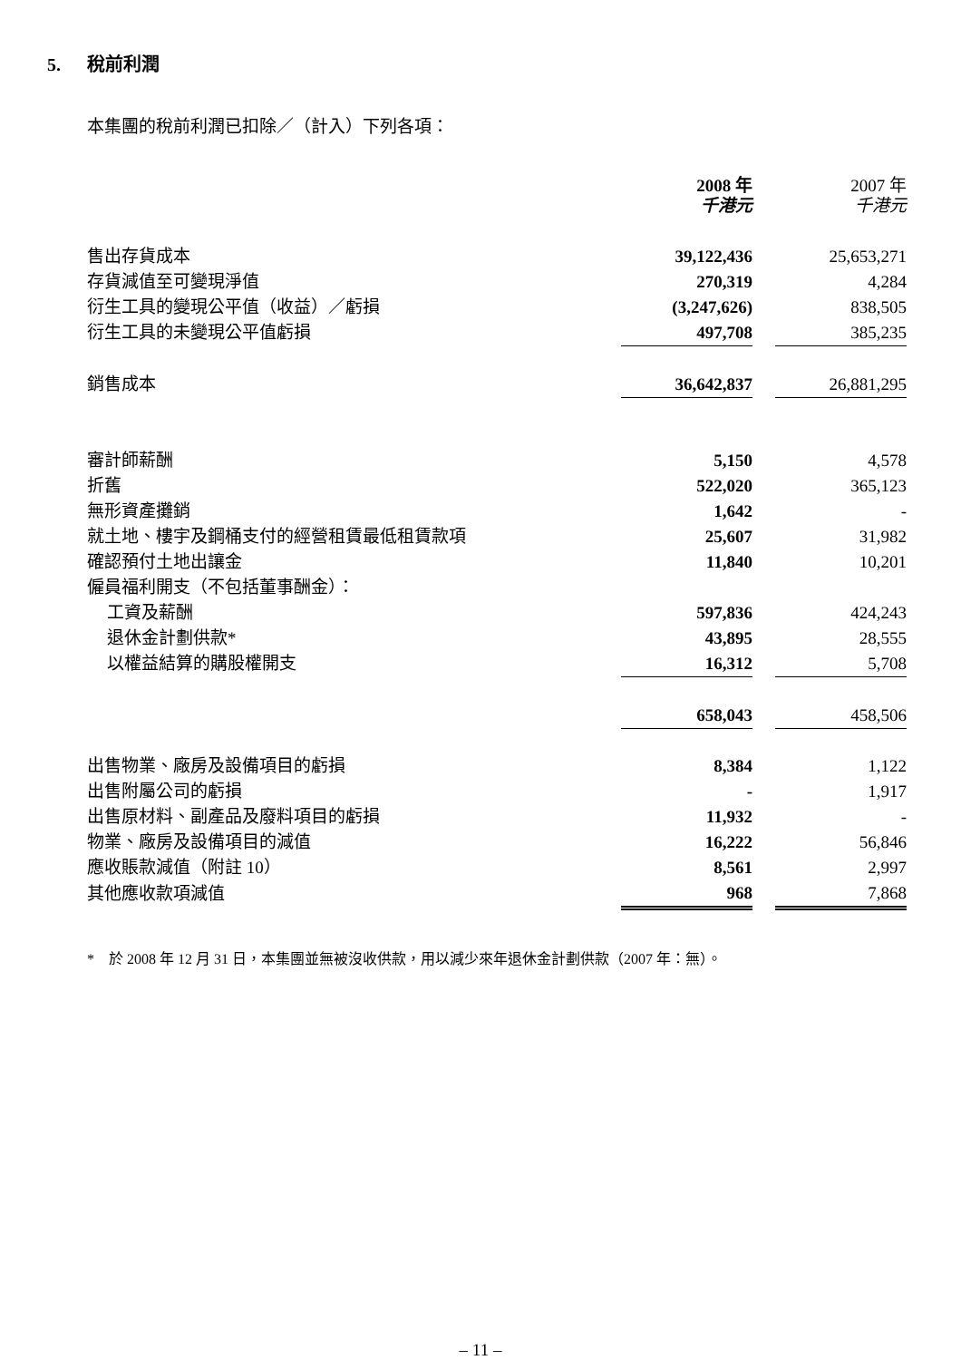5. 稅前利潤
本集團的稅前利潤已扣除／（計入）下列各項：
| | 2008 年 千港元 | | 2007 年 千港元 |
| 售出存貨成本 | 39,122,436 | | 25,653,271 |
| 存貨減值至可變現淨值 | 270,319 | | 4,284 |
| 衍生工具的變現公平值（收益）／虧損 | (3,247,626) | | 838,505 |
| 衍生工具的未變現公平值虧損 | 497,708 | | 385,235 |
| 銷售成本 | 36,642,837 | | 26,881,295 |
| 審計師薪酬 | 5,150 | | 4,578 |
| 折舊 | 522,020 | | 365,123 |
| 無形資產攤銷 | 1,642 | | - |
| 就土地、樓宇及鋼桶支付的經營租賃最低租賃款項 | 25,607 | | 31,982 |
| 確認預付土地出讓金 | 11,840 | | 10,201 |
| 僱員福利開支（不包括董事酬金）： | | | |
| 工資及薪酬 | 597,836 | | 424,243 |
| 退休金計劃供款* | 43,895 | | 28,555 |
| 以權益結算的購股權開支 | 16,312 | | 5,708 |
| | 658,043 | | 458,506 |
| 出售物業、廠房及設備項目的虧損 | 8,384 | | 1,122 |
| 出售附屬公司的虧損 | - | | 1,917 |
| 出售原材料、副產品及廢料項目的虧損 | 11,932 | | - |
| 物業、廠房及設備項目的減值 | 16,222 | | 56,846 |
| 應收賬款減值（附註 10） | 8,561 | | 2,997 |
| 其他應收款項減值 | 968 | | 7,868 |
* 於 2008 年 12 月 31 日，本集團並無被沒收供款，用以減少來年退休金計劃供款（2007 年：無）。
– 11 –